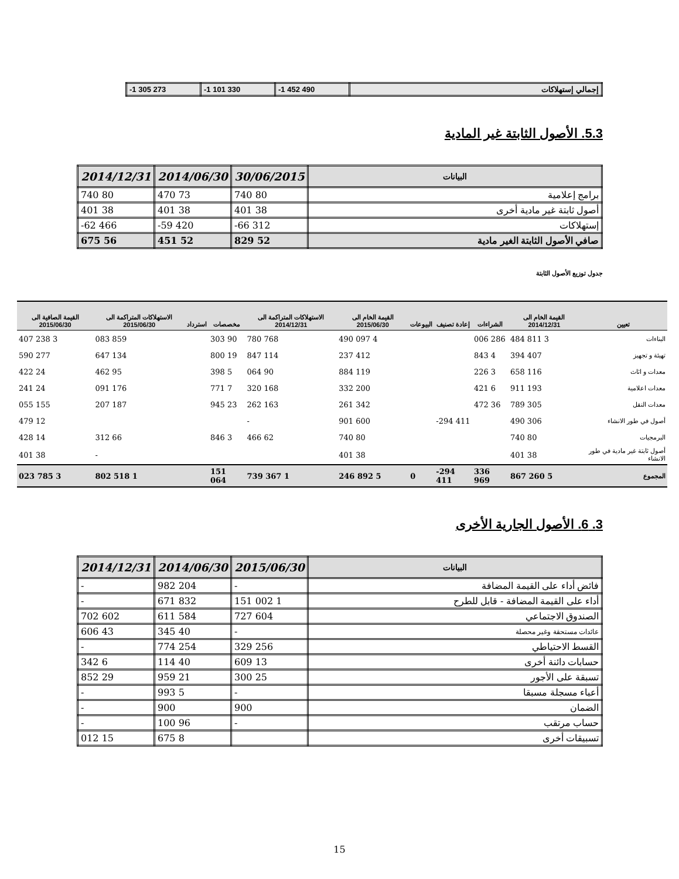| إجمالي إستهلاكات | -1 452 490 | -1 101 330 | -1 305 273 |
5.3. الأصول الثابتة غير المادية
| البيانات | 30/06/2015 | 2014/06/30 | 2014/12/31 |
| --- | --- | --- | --- |
| برامج إعلامية | 80 740 | 73 470 | 80 740 |
| أصول ثابتة غير مادية أخرى | 38 401 | 38 401 | 38 401 |
| إستهلاكات | -66 312 | -59 420 | -62 466 |
| صافي الأصول الثابتة الغير مادية | 52 829 | 52 451 | 56 675 |
جدول توزيع الأصول الثابتة
| تعيين | القيمة الخام الى 2014/12/31 | الشراءات | إعادة تصنيف | البيوعات | القيمة الخام الى 2015/06/30 | الاستهلاكات المتراكمة الى 2014/12/31 | مخصصات | استرداد | الاستهلاكات المتراكمة الى 2015/06/30 | القيمة الصافية الى 2015/06/30 |
| --- | --- | --- | --- | --- | --- | --- | --- | --- | --- | --- |
| البناءات | 3 811 484 | 286 006 | | | 4 097 490 | 768 780 | 90 303 | | 859 083 | 3 238 407 |
| تهيئة و تجهيز | 407 394 | 4 843 | | | 412 237 | 114 847 | 19 800 | | 134 647 | 277 590 |
| معدات و اثاث | 116 658 | 3 226 | | | 119 884 | 90 064 | 5 398 | | 95 462 | 24 422 |
| معدات اعلامية | 193 911 | 6 421 | | | 200 332 | 168 320 | 7 771 | | 176 091 | 24 241 |
| معدات النقل | 305 789 | 36 472 | | | 342 261 | 163 262 | 23 945 | | 187 207 | 155 055 |
| أصول في طور الانشاء | 306 490 | | -294 411 | | 600 901 | - | | | | 12 479 |
| البرمجيات | 80 740 | | | | 80 740 | 62 466 | 3 846 | | 66 312 | 14 428 |
| أصول ثابتة غير مادية في طور الانشاء | 38 401 | | | | 38 401 | | | | - | 38 401 |
| المجموع | 5 260 867 | 336 969 | -294 411 | 0 | 5 892 246 | 1 367 739 | 151 064 | | 1 518 802 | 3 785 023 |
3. 6. الأصول الجارية الأخرى
| البيانات | 2015/06/30 | 2014/06/30 | 2014/12/31 |
| --- | --- | --- | --- |
| فائض أداء على القيمة المضافة | - | 204 982 | - |
| أداء على القيمة المضافة - قابل للطرح | 1 002 151 | 832 671 | - |
| الصندوق الاجتماعي | 604 727 | 584 611 | 602 702 |
| عائدات مستحقة وغير محصلة | - | 40 345 | 43 606 |
| القسط الاحتياطي | 256 329 | 254 774 | - |
| حسابات دائنة أخرى | 13 609 | 40 114 | 6 342 |
| تسبقة على الأجور | 25 300 | 21 959 | 29 852 |
| أعباء مسجلة مسبقا | - | 5 993 | - |
| الضمان | 900 | 900 | - |
| حساب مرتقب | - | 96 100 | - |
| تسبيقات أخرى | | 8 675 | 15 012 |
15